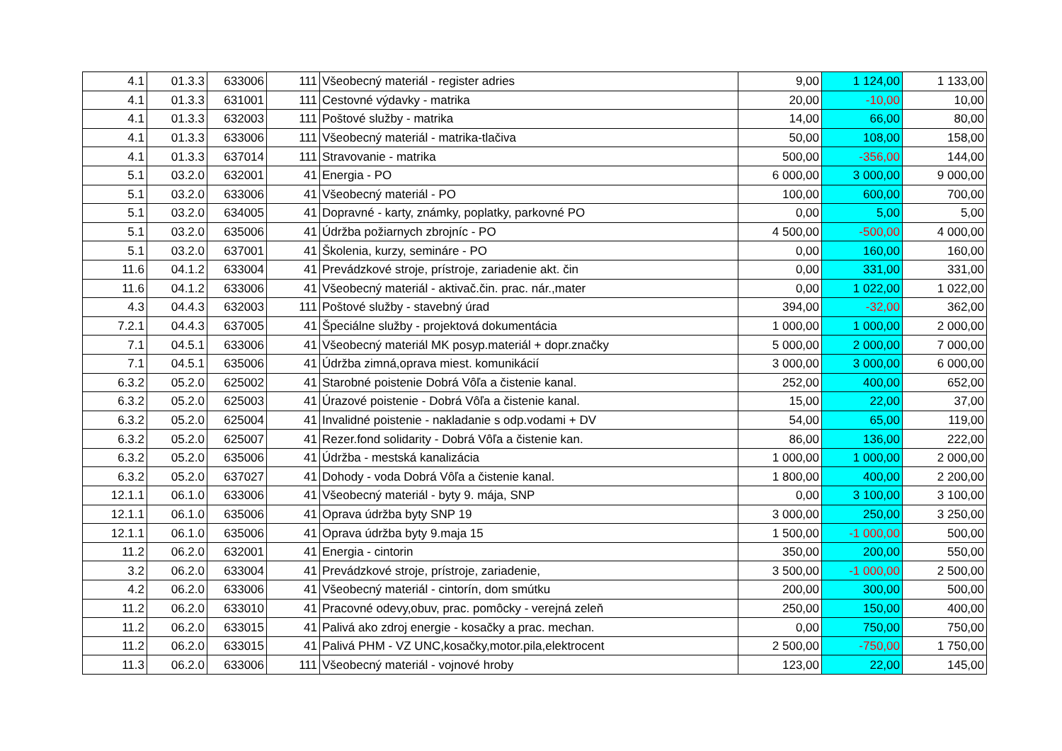| 4.1 | 01.3.3 | 633006 | 111 | Všeobecný materiál - register adries | 9,00 | 1 124,00 | 1 133,00 |
| 4.1 | 01.3.3 | 631001 | 111 | Cestovné výdavky - matrika | 20,00 | -10,00 | 10,00 |
| 4.1 | 01.3.3 | 632003 | 111 | Poštové služby - matrika | 14,00 | 66,00 | 80,00 |
| 4.1 | 01.3.3 | 633006 | 111 | Všeobecný materiál - matrika-tlačiva | 50,00 | 108,00 | 158,00 |
| 4.1 | 01.3.3 | 637014 | 111 | Stravovanie - matrika | 500,00 | -356,00 | 144,00 |
| 5.1 | 03.2.0 | 632001 | 41 | Energia - PO | 6 000,00 | 3 000,00 | 9 000,00 |
| 5.1 | 03.2.0 | 633006 | 41 | Všeobecný materiál - PO | 100,00 | 600,00 | 700,00 |
| 5.1 | 03.2.0 | 634005 | 41 | Dopravné - karty, známky, poplatky, parkovné PO | 0,00 | 5,00 | 5,00 |
| 5.1 | 03.2.0 | 635006 | 41 | Údržba požiarnych zbrojníc - PO | 4 500,00 | -500,00 | 4 000,00 |
| 5.1 | 03.2.0 | 637001 | 41 | Školenia, kurzy, semináre - PO | 0,00 | 160,00 | 160,00 |
| 11.6 | 04.1.2 | 633004 | 41 | Prevádzkové stroje, prístroje, zariadenie akt. čin | 0,00 | 331,00 | 331,00 |
| 11.6 | 04.1.2 | 633006 | 41 | Všeobecný materiál - aktivač.čin. prac. nár.,mater | 0,00 | 1 022,00 | 1 022,00 |
| 4.3 | 04.4.3 | 632003 | 111 | Poštové služby - stavebný úrad | 394,00 | -32,00 | 362,00 |
| 7.2.1 | 04.4.3 | 637005 | 41 | Špeciálne služby - projektová dokumentácia | 1 000,00 | 1 000,00 | 2 000,00 |
| 7.1 | 04.5.1 | 633006 | 41 | Všeobecný materiál MK posyp.materiál + dopr.značky | 5 000,00 | 2 000,00 | 7 000,00 |
| 7.1 | 04.5.1 | 635006 | 41 | Údržba zimná,oprava miest. komunikácií | 3 000,00 | 3 000,00 | 6 000,00 |
| 6.3.2 | 05.2.0 | 625002 | 41 | Starobné poistenie Dobrá Vôľa a čistenie kanal. | 252,00 | 400,00 | 652,00 |
| 6.3.2 | 05.2.0 | 625003 | 41 | Úrazové poistenie - Dobrá Vôľa a čistenie kanal. | 15,00 | 22,00 | 37,00 |
| 6.3.2 | 05.2.0 | 625004 | 41 | Invalidné poistenie - nakladanie s odp.vodami + DV | 54,00 | 65,00 | 119,00 |
| 6.3.2 | 05.2.0 | 625007 | 41 | Rezer.fond solidarity - Dobrá Vôľa a čistenie kan. | 86,00 | 136,00 | 222,00 |
| 6.3.2 | 05.2.0 | 635006 | 41 | Údržba - mestská kanalizácia | 1 000,00 | 1 000,00 | 2 000,00 |
| 6.3.2 | 05.2.0 | 637027 | 41 | Dohody - voda Dobrá Vôľa a čistenie kanal. | 1 800,00 | 400,00 | 2 200,00 |
| 12.1.1 | 06.1.0 | 633006 | 41 | Všeobecný materiál - byty 9. mája, SNP | 0,00 | 3 100,00 | 3 100,00 |
| 12.1.1 | 06.1.0 | 635006 | 41 | Oprava údržba byty SNP 19 | 3 000,00 | 250,00 | 3 250,00 |
| 12.1.1 | 06.1.0 | 635006 | 41 | Oprava údržba byty 9.maja 15 | 1 500,00 | -1 000,00 | 500,00 |
| 11.2 | 06.2.0 | 632001 | 41 | Energia - cintorin | 350,00 | 200,00 | 550,00 |
| 3.2 | 06.2.0 | 633004 | 41 | Prevádzkové stroje, prístroje, zariadenie, | 3 500,00 | -1 000,00 | 2 500,00 |
| 4.2 | 06.2.0 | 633006 | 41 | Všeobecný materiál - cintorín, dom smútku | 200,00 | 300,00 | 500,00 |
| 11.2 | 06.2.0 | 633010 | 41 | Pracovné odevy,obuv, prac. pomôcky - verejná zeleň | 250,00 | 150,00 | 400,00 |
| 11.2 | 06.2.0 | 633015 | 41 | Palivá ako zdroj energie - kosačky a prac. mechan. | 0,00 | 750,00 | 750,00 |
| 11.2 | 06.2.0 | 633015 | 41 | Palivá PHM - VZ UNC,kosačky,motor.pila,elektrocent | 2 500,00 | -750,00 | 1 750,00 |
| 11.3 | 06.2.0 | 633006 | 111 | Všeobecný materiál - vojnové hroby | 123,00 | 22,00 | 145,00 |